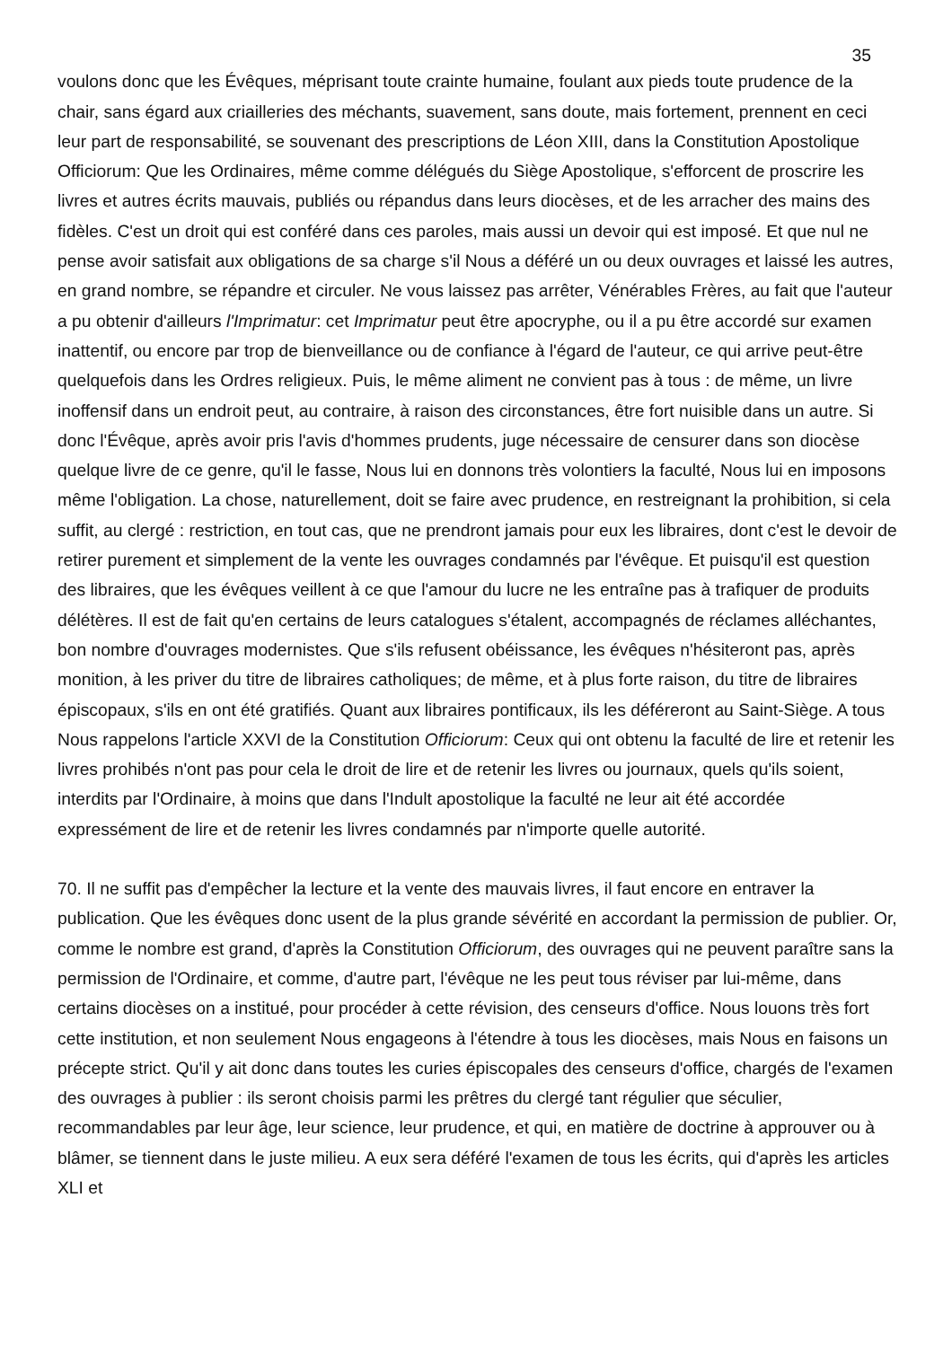35
voulons donc que les Évêques, méprisant toute crainte humaine, foulant aux pieds toute prudence de la chair, sans égard aux criailleries des méchants, suavement, sans doute, mais fortement, prennent en ceci leur part de responsabilité, se souvenant des prescriptions de Léon XIII, dans la Constitution Apostolique Officiorum: Que les Ordinaires, même comme délégués du Siège Apostolique, s'efforcent de proscrire les livres et autres écrits mauvais, publiés ou répandus dans leurs diocèses, et de les arracher des mains des fidèles. C'est un droit qui est conféré dans ces paroles, mais aussi un devoir qui est imposé. Et que nul ne pense avoir satisfait aux obligations de sa charge s'il Nous a déféré un ou deux ouvrages et laissé les autres, en grand nombre, se répandre et circuler. Ne vous laissez pas arrêter, Vénérables Frères, au fait que l'auteur a pu obtenir d'ailleurs l'Imprimatur: cet Imprimatur peut être apocryphe, ou il a pu être accordé sur examen inattentif, ou encore par trop de bienveillance ou de confiance à l'égard de l'auteur, ce qui arrive peut-être quelquefois dans les Ordres religieux. Puis, le même aliment ne convient pas à tous : de même, un livre inoffensif dans un endroit peut, au contraire, à raison des circonstances, être fort nuisible dans un autre. Si donc l'Évêque, après avoir pris l'avis d'hommes prudents, juge nécessaire de censurer dans son diocèse quelque livre de ce genre, qu'il le fasse, Nous lui en donnons très volontiers la faculté, Nous lui en imposons même l'obligation. La chose, naturellement, doit se faire avec prudence, en restreignant la prohibition, si cela suffit, au clergé : restriction, en tout cas, que ne prendront jamais pour eux les libraires, dont c'est le devoir de retirer purement et simplement de la vente les ouvrages condamnés par l'évêque. Et puisqu'il est question des libraires, que les évêques veillent à ce que l'amour du lucre ne les entraîne pas à trafiquer de produits délétères. Il est de fait qu'en certains de leurs catalogues s'étalent, accompagnés de réclames alléchantes, bon nombre d'ouvrages modernistes. Que s'ils refusent obéissance, les évêques n'hésiteront pas, après monition, à les priver du titre de libraires catholiques; de même, et à plus forte raison, du titre de libraires épiscopaux, s'ils en ont été gratifiés. Quant aux libraires pontificaux, ils les déféreront au Saint-Siège. A tous Nous rappelons l'article XXVI de la Constitution Officiorum: Ceux qui ont obtenu la faculté de lire et retenir les livres prohibés n'ont pas pour cela le droit de lire et de retenir les livres ou journaux, quels qu'ils soient, interdits par l'Ordinaire, à moins que dans l'Indult apostolique la faculté ne leur ait été accordée expressément de lire et de retenir les livres condamnés par n'importe quelle autorité.
70. Il ne suffit pas d'empêcher la lecture et la vente des mauvais livres, il faut encore en entraver la publication. Que les évêques donc usent de la plus grande sévérité en accordant la permission de publier. Or, comme le nombre est grand, d'après la Constitution Officiorum, des ouvrages qui ne peuvent paraître sans la permission de l'Ordinaire, et comme, d'autre part, l'évêque ne les peut tous réviser par lui-même, dans certains diocèses on a institué, pour procéder à cette révision, des censeurs d'office. Nous louons très fort cette institution, et non seulement Nous engageons à l'étendre à tous les diocèses, mais Nous en faisons un précepte strict. Qu'il y ait donc dans toutes les curies épiscopales des censeurs d'office, chargés de l'examen des ouvrages à publier : ils seront choisis parmi les prêtres du clergé tant régulier que séculier, recommandables par leur âge, leur science, leur prudence, et qui, en matière de doctrine à approuver ou à blâmer, se tiennent dans le juste milieu. A eux sera déféré l'examen de tous les écrits, qui d'après les articles XLI et